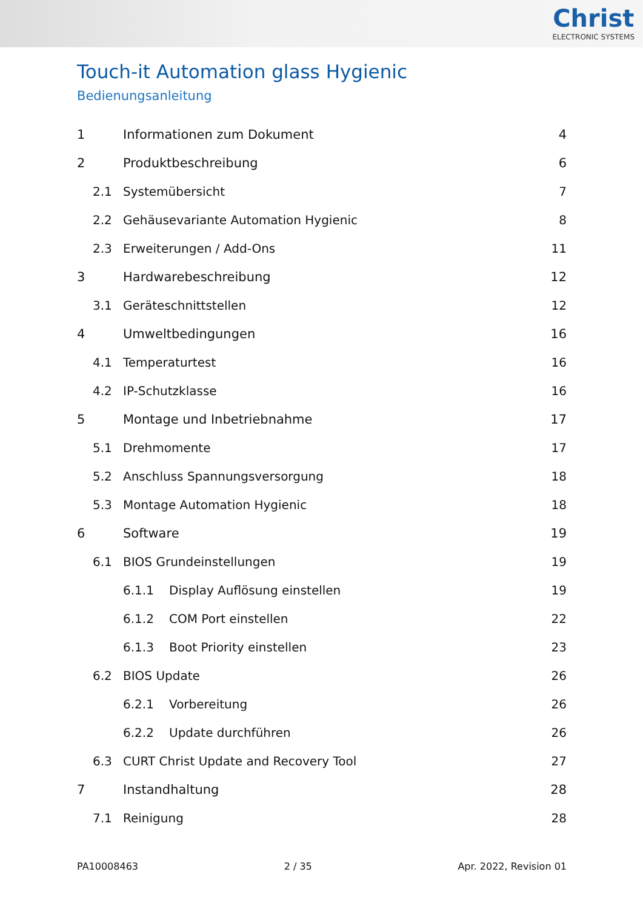Christ
ELECTRONIC SYSTEMS
Touch-it Automation glass Hygienic
Bedienungsanleitung
1 Informationen zum Dokument 4
2 Produktbeschreibung 6
2.1 Systemübersicht 7
2.2 Gehäusevariante Automation Hygienic 8
2.3 Erweiterungen / Add-Ons 11
3 Hardwarebeschreibung 12
3.1 Geräteschnittstellen 12
4 Umweltbedingungen 16
4.1 Temperaturtest 16
4.2 IP-Schutzklasse 16
5 Montage und Inbetriebnahme 17
5.1 Drehmomente 17
5.2 Anschluss Spannungsversorgung 18
5.3 Montage Automation Hygienic 18
6 Software 19
6.1 BIOS Grundeinstellungen 19
6.1.1 Display Auflösung einstellen 19
6.1.2 COM Port einstellen 22
6.1.3 Boot Priority einstellen 23
6.2 BIOS Update 26
6.2.1 Vorbereitung 26
6.2.2 Update durchführen 26
6.3 CURT Christ Update and Recovery Tool 27
7 Instandhaltung 28
7.1 Reinigung 28
PA10008463 2 / 35 Apr. 2022, Revision 01